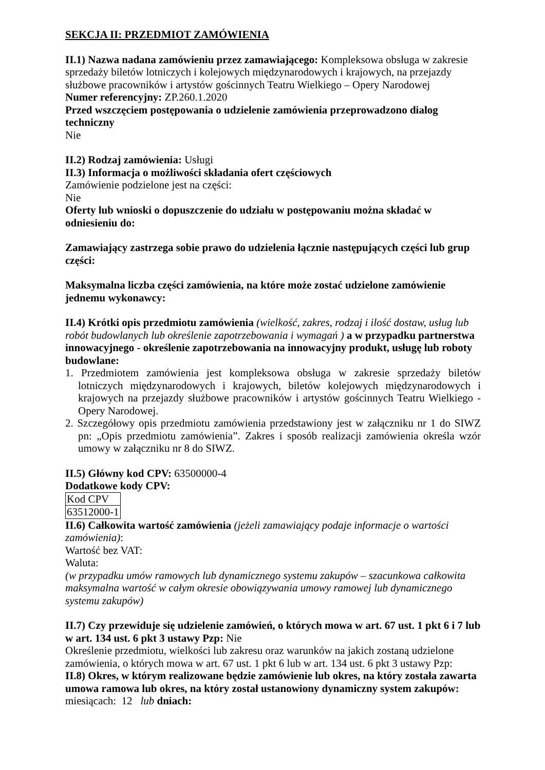SEKCJA II: PRZEDMIOT ZAMÓWIENIA
II.1) Nazwa nadana zamówieniu przez zamawiającego: Kompleksowa obsługa w zakresie sprzedaży biletów lotniczych i kolejowych międzynarodowych i krajowych, na przejazdy służbowe pracowników i artystów gościnnych Teatru Wielkiego – Opery Narodowej
Numer referencyjny: ZP.260.1.2020
Przed wszczęciem postępowania o udzielenie zamówienia przeprowadzono dialog techniczny
Nie
II.2) Rodzaj zamówienia: Usługi
II.3) Informacja o możliwości składania ofert częściowych
Zamówienie podzielone jest na części:
Nie
Oferty lub wnioski o dopuszczenie do udziału w postępowaniu można składać w odniesieniu do:
Zamawiający zastrzega sobie prawo do udzielenia łącznie następujących części lub grup części:
Maksymalna liczba części zamówienia, na które może zostać udzielone zamówienie jednemu wykonawcy:
II.4) Krótki opis przedmiotu zamówienia (wielkość, zakres, rodzaj i ilość dostaw, usług lub robót budowlanych lub określenie zapotrzebowania i wymagań ) a w przypadku partnerstwa innowacyjnego - określenie zapotrzebowania na innowacyjny produkt, usługę lub roboty budowlane:
1. Przedmiotem zamówienia jest kompleksowa obsługa w zakresie sprzedaży biletów lotniczych międzynarodowych i krajowych, biletów kolejowych międzynarodowych i krajowych na przejazdy służbowe pracowników i artystów gościnnych Teatru Wielkiego - Opery Narodowej.
2. Szczegółowy opis przedmiotu zamówienia przedstawiony jest w załączniku nr 1 do SIWZ pn: „Opis przedmiotu zamówienia”. Zakres i sposób realizacji zamówienia określa wzór umowy w załączniku nr 8 do SIWZ.
II.5) Główny kod CPV: 63500000-4
Dodatkowe kody CPV:
| Kod CPV |
| 63512000-1 |
II.6) Całkowita wartość zamówienia (jeżeli zamawiający podaje informacje o wartości zamówienia):
Wartość bez VAT:
Waluta:
(w przypadku umów ramowych lub dynamicznego systemu zakupów – szacunkowa całkowita maksymalna wartość w całym okresie obowiązywania umowy ramowej lub dynamicznego systemu zakupów)
II.7) Czy przewiduje się udzielenie zamówień, o których mowa w art. 67 ust. 1 pkt 6 i 7 lub w art. 134 ust. 6 pkt 3 ustawy Pzp: Nie
Określenie przedmiotu, wielkości lub zakresu oraz warunków na jakich zostaną udzielone zamówienia, o których mowa w art. 67 ust. 1 pkt 6 lub w art. 134 ust. 6 pkt 3 ustawy Pzp:
II.8) Okres, w którym realizowane będzie zamówienie lub okres, na który została zawarta umowa ramowa lub okres, na który został ustanowiony dynamiczny system zakupów:
miesiącach: 12 lub dniach: